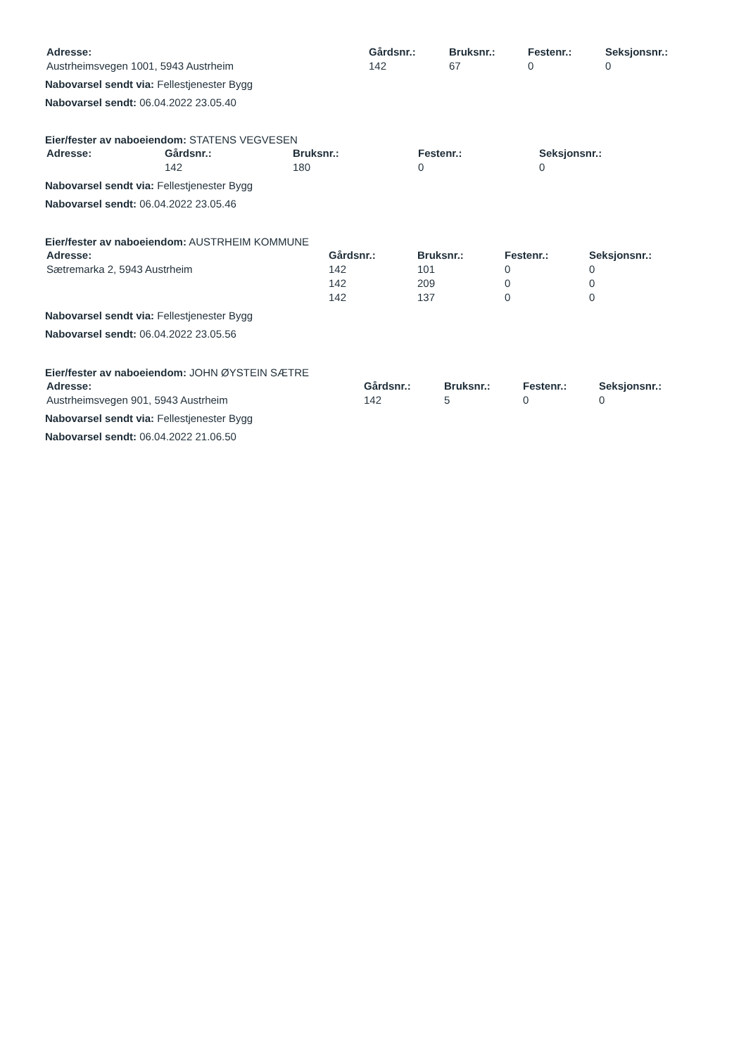| Adresse: | Gårdsnr.: | Bruksnr.: | Festenr.: | Seksjonsnr.: |
| --- | --- | --- | --- | --- |
| Austrheimsvegen 1001, 5943 Austrheim | 142 | 67 | 0 | 0 |
Nabovarsel sendt via: Fellestjenester Bygg
Nabovarsel sendt: 06.04.2022 23.05.40
Eier/fester av naboeiendom: STATENS VEGVESEN
| Adresse: | Gårdsnr.: | Bruksnr.: | Festenr.: | Seksjonsnr.: |
| --- | --- | --- | --- | --- |
| | 142 | 180 | 0 | 0 |
Nabovarsel sendt via: Fellestjenester Bygg
Nabovarsel sendt: 06.04.2022 23.05.46
Eier/fester av naboeiendom: AUSTRHEIM KOMMUNE
| Adresse: | Gårdsnr.: | Bruksnr.: | Festenr.: | Seksjonsnr.: |
| --- | --- | --- | --- | --- |
| Sætremarka 2, 5943 Austrheim | 142 | 101 | 0 | 0 |
| | 142 | 209 | 0 | 0 |
| | 142 | 137 | 0 | 0 |
Nabovarsel sendt via: Fellestjenester Bygg
Nabovarsel sendt: 06.04.2022 23.05.56
Eier/fester av naboeiendom: JOHN ØYSTEIN SÆTRE
| Adresse: | Gårdsnr.: | Bruksnr.: | Festenr.: | Seksjonsnr.: |
| --- | --- | --- | --- | --- |
| Austrheimsvegen 901, 5943 Austrheim | 142 | 5 | 0 | 0 |
Nabovarsel sendt via: Fellestjenester Bygg
Nabovarsel sendt: 06.04.2022 21.06.50